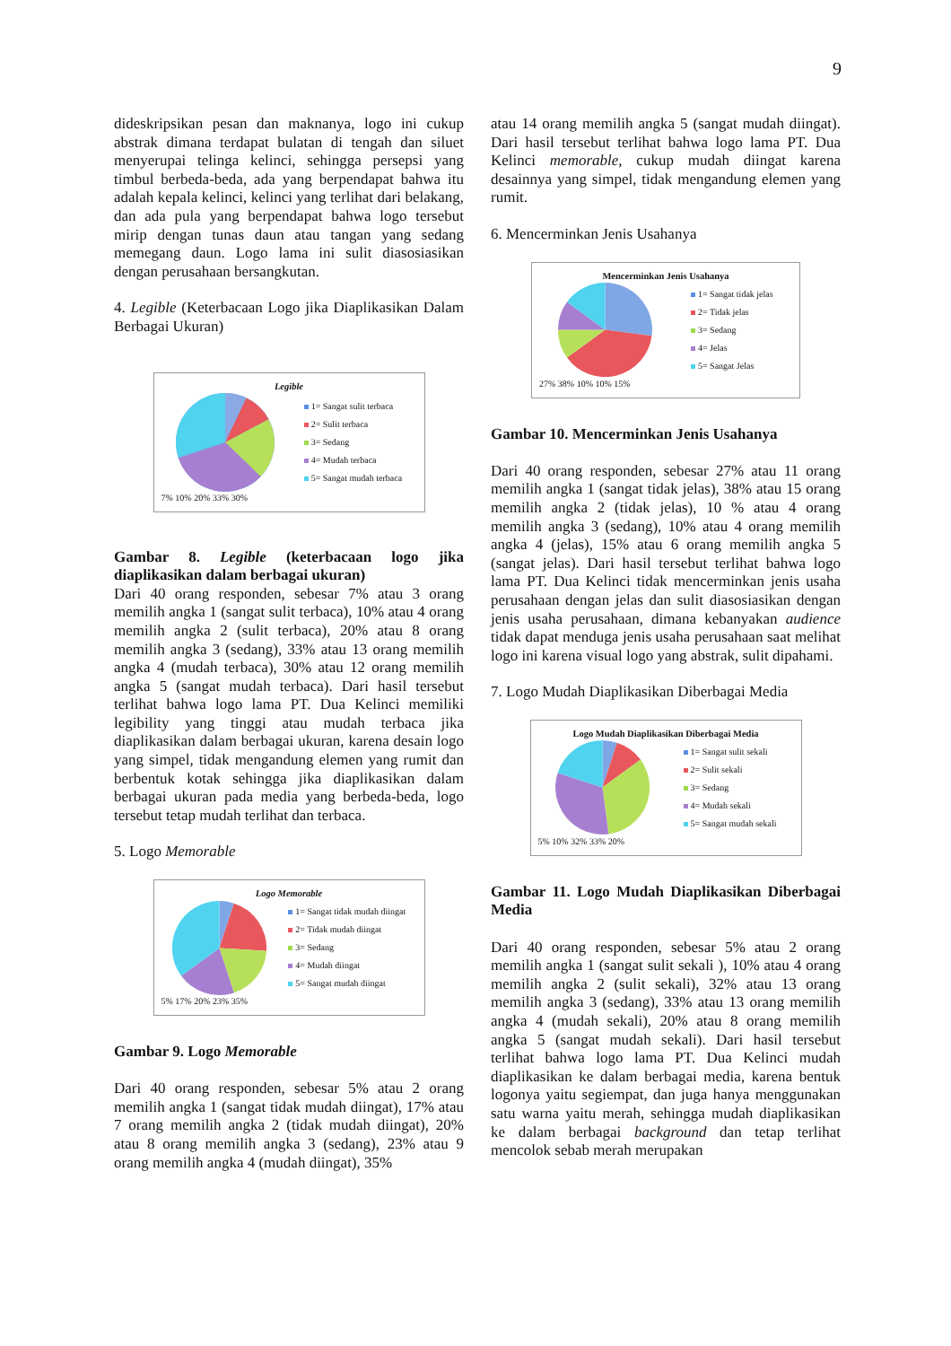9
dideskripsikan pesan dan maknanya, logo ini cukup abstrak dimana terdapat bulatan di tengah dan siluet menyerupai telinga kelinci, sehingga persepsi yang timbul berbeda-beda, ada yang berpendapat bahwa itu adalah kepala kelinci, kelinci yang terlihat dari belakang, dan ada pula yang berpendapat bahwa logo tersebut mirip dengan tunas daun atau tangan yang sedang memegang daun. Logo lama ini sulit diasosiasikan dengan perusahaan bersangkutan.
4. Legible (Keterbacaan Logo jika Diaplikasikan Dalam Berbagai Ukuran)
Legible
1= Sangat sulit terbaca
2= Sulit terbaca
3= Sedang
4= Mudah terbaca
5= Sangat mudah terbaca
7% 10% 20% 33% 30%
Gambar 8. Legible (keterbacaan logo jika diaplikasikan dalam berbagai ukuran)
Dari 40 orang responden, sebesar 7% atau 3 orang memilih angka 1 (sangat sulit terbaca), 10% atau 4 orang memilih angka 2 (sulit terbaca), 20% atau 8 orang memilih angka 3 (sedang), 33% atau 13 orang memilih angka 4 (mudah terbaca), 30% atau 12 orang memilih angka 5 (sangat mudah terbaca). Dari hasil tersebut terlihat bahwa logo lama PT. Dua Kelinci memiliki legibility yang tinggi atau mudah terbaca jika diaplikasikan dalam berbagai ukuran, karena desain logo yang simpel, tidak mengandung elemen yang rumit dan berbentuk kotak sehingga jika diaplikasikan dalam berbagai ukuran pada media yang berbeda-beda, logo tersebut tetap mudah terlihat dan terbaca.
5. Logo Memorable
Logo Memorable
1= Sangat tidak mudah diingat
2= Tidak mudah diingat
3= Sedang
4= Mudah diingat
5= Sangat mudah diingat
5% 17% 20% 23% 35%
Gambar 9. Logo Memorable
Dari 40 orang responden, sebesar 5% atau 2 orang memilih angka 1 (sangat tidak mudah diingat), 17% atau 7 orang memilih angka 2 (tidak mudah diingat), 20% atau 8 orang memilih angka 3 (sedang), 23% atau 9 orang memilih angka 4 (mudah diingat), 35%
atau 14 orang memilih angka 5 (sangat mudah diingat). Dari hasil tersebut terlihat bahwa logo lama PT. Dua Kelinci memorable, cukup mudah diingat karena desainnya yang simpel, tidak mengandung elemen yang rumit.
6. Mencerminkan Jenis Usahanya
Mencerminkan Jenis Usahanya
1= Sangat tidak jelas
2= Tidak jelas
3= Sedang
4= Jelas
5= Sangat Jelas
27% 38% 10% 10% 15%
Gambar 10. Mencerminkan Jenis Usahanya
Dari 40 orang responden, sebesar 27% atau 11 orang memilih angka 1 (sangat tidak jelas), 38% atau 15 orang memilih angka 2 (tidak jelas), 10 % atau 4 orang memilih angka 3 (sedang), 10% atau 4 orang memilih angka 4 (jelas), 15% atau 6 orang memilih angka 5 (sangat jelas). Dari hasil tersebut terlihat bahwa logo lama PT. Dua Kelinci tidak mencerminkan jenis usaha perusahaan dengan jelas dan sulit diasosiasikan dengan jenis usaha perusahaan, dimana kebanyakan audience tidak dapat menduga jenis usaha perusahaan saat melihat logo ini karena visual logo yang abstrak, sulit dipahami.
7. Logo Mudah Diaplikasikan Diberbagai Media
Logo Mudah Diaplikasikan Diberbagai Media
1= Sangat sulit sekali
2= Sulit sekali
3= Sedang
4= Mudah sekali
5= Sangat mudah sekali
5% 10% 32% 33% 20%
Gambar 11. Logo Mudah Diaplikasikan Diberbagai Media
Dari 40 orang responden, sebesar 5% atau 2 orang memilih angka 1 (sangat sulit sekali ), 10% atau 4 orang memilih angka 2 (sulit sekali), 32% atau 13 orang memilih angka 3 (sedang), 33% atau 13 orang memilih angka 4 (mudah sekali), 20% atau 8 orang memilih angka 5 (sangat mudah sekali). Dari hasil tersebut terlihat bahwa logo lama PT. Dua Kelinci mudah diaplikasikan ke dalam berbagai media, karena bentuk logonya yaitu segiempat, dan juga hanya menggunakan satu warna yaitu merah, sehingga mudah diaplikasikan ke dalam berbagai background dan tetap terlihat mencolok sebab merah merupakan